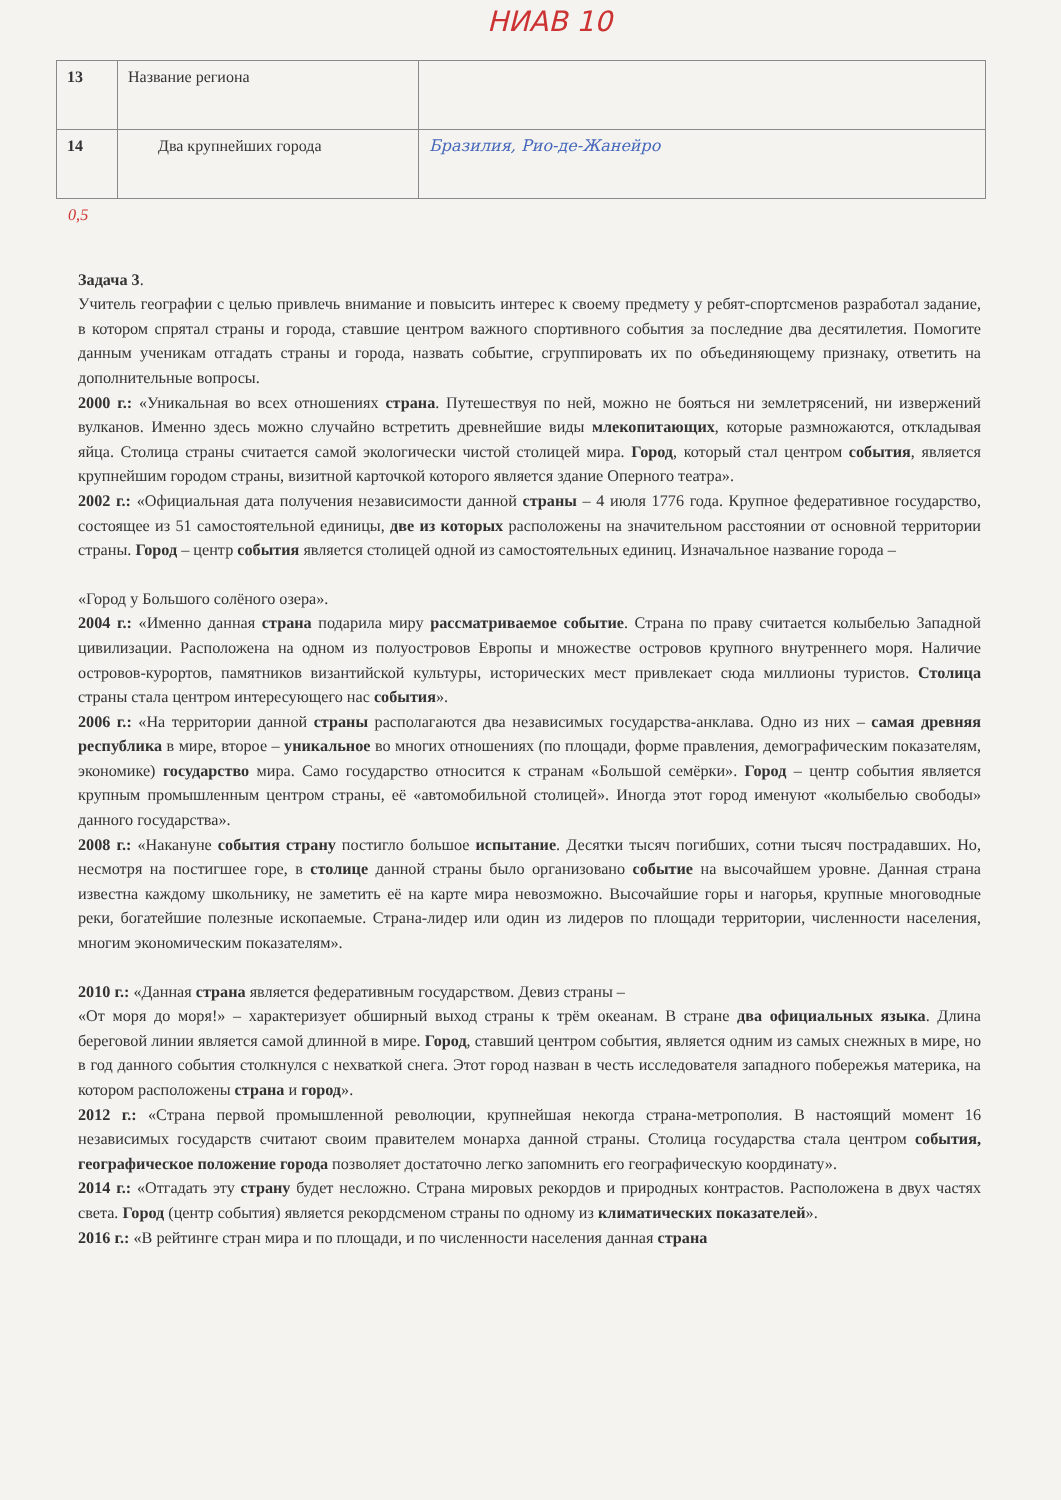НИАВ 10
| 13 | Название региона | |
| 14 | Два крупнейших города | Бразилия, Рио-де-Жанейро |
0,5
Задача 3.
Учитель географии с целью привлечь внимание и повысить интерес к своему предмету у ребят-спортсменов разработал задание, в котором спрятал страны и города, ставшие центром важного спортивного события за последние два десятилетия. Помогите данным ученикам отгадать страны и города, назвать событие, сгруппировать их по объединяющему признаку, ответить на дополнительные вопросы.
2000 г.: «Уникальная во всех отношениях страна. Путешествуя по ней, можно не бояться ни землетрясений, ни извержений вулканов. Именно здесь можно случайно встретить древнейшие виды млекопитающих, которые размножаются, откладывая яйца. Столица страны считается самой экологически чистой столицей мира. Город, который стал центром события, является крупнейшим городом страны, визитной карточкой которого является здание Оперного театра».
2002 г.: «Официальная дата получения независимости данной страны – 4 июля 1776 года. Крупное федеративное государство, состоящее из 51 самостоятельной единицы, две из которых расположены на значительном расстоянии от основной территории страны. Город – центр события является столицей одной из самостоятельных единиц. Изначальное название города –
«Город у Большого солёного озера».
2004 г.: «Именно данная страна подарила миру рассматриваемое событие. Страна по праву считается колыбелью Западной цивилизации. Расположена на одном из полуостровов Европы и множестве островов крупного внутреннего моря. Наличие островов-курортов, памятников византийской культуры, исторических мест привлекает сюда миллионы туристов. Столица страны стала центром интересующего нас события».
2006 г.: «На территории данной страны располагаются два независимых государства-анклава. Одно из них – самая древняя республика в мире, второе – уникальное во многих отношениях (по площади, форме правления, демографическим показателям, экономике) государство мира. Само государство относится к странам «Большой семёрки». Город – центр события является крупным промышленным центром страны, её «автомобильной столицей». Иногда этот город именуют «колыбелью свободы» данного государства».
2008 г.: «Накануне события страну постигло большое испытание. Десятки тысяч погибших, сотни тысяч пострадавших. Но, несмотря на постигшее горе, в столице данной страны было организовано событие на высочайшем уровне. Данная страна известна каждому школьнику, не заметить её на карте мира невозможно. Высочайшие горы и нагорья, крупные многоводные реки, богатейшие полезные ископаемые. Страна-лидер или один из лидеров по площади территории, численности населения, многим экономическим показателям».
2010 г.: «Данная страна является федеративным государством. Девиз страны –
«От моря до моря!» – характеризует обширный выход страны к трём океанам. В стране два официальных языка. Длина береговой линии является самой длинной в мире. Город, ставший центром события, является одним из самых снежных в мире, но в год данного события столкнулся с нехваткой снега. Этот город назван в честь исследователя западного побережья материка, на котором расположены страна и город».
2012 г.: «Страна первой промышленной революции, крупнейшая некогда страна-метрополия. В настоящий момент 16 независимых государств считают своим правителем монарха данной страны. Столица государства стала центром события, географическое положение города позволяет достаточно легко запомнить его географическую координату».
2014 г.: «Отгадать эту страну будет несложно. Страна мировых рекордов и природных контрастов. Расположена в двух частях света. Город (центр события) является рекордсменом страны по одному из климатических показателей».
2016 г.: «В рейтинге стран мира и по площади, и по численности населения данная страна